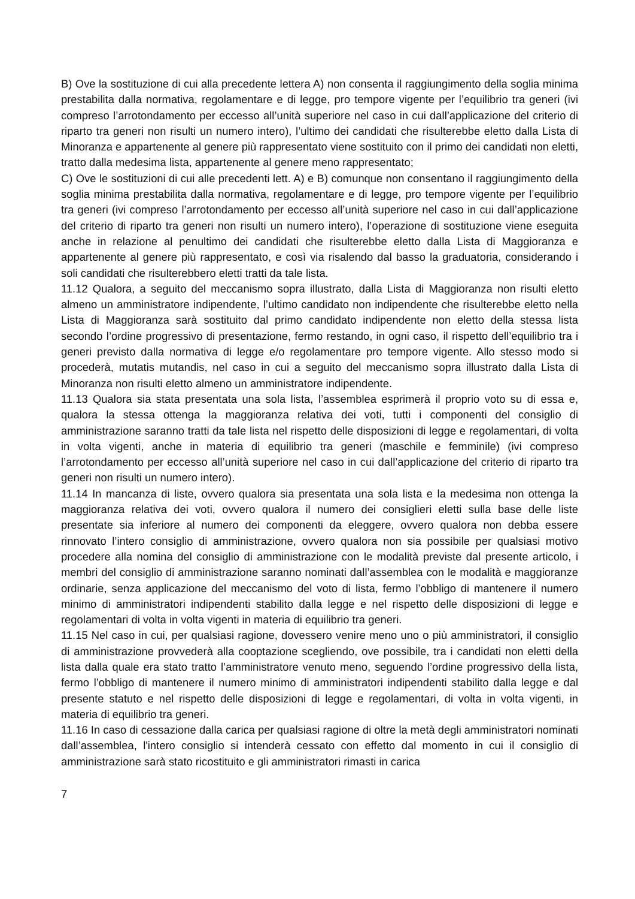B) Ove la sostituzione di cui alla precedente lettera A) non consenta il raggiungimento della soglia minima prestabilita dalla normativa, regolamentare e di legge, pro tempore vigente per l’equilibrio tra generi (ivi compreso l’arrotondamento per eccesso all’unità superiore nel caso in cui dall’applicazione del criterio di riparto tra generi non risulti un numero intero), l’ultimo dei candidati che risulterebbe eletto dalla Lista di Minoranza e appartenente al genere più rappresentato viene sostituito con il primo dei candidati non eletti, tratto dalla medesima lista, appartenente al genere meno rappresentato;
C) Ove le sostituzioni di cui alle precedenti lett. A) e B) comunque non consentano il raggiungimento della soglia minima prestabilita dalla normativa, regolamentare e di legge, pro tempore vigente per l’equilibrio tra generi (ivi compreso l’arrotondamento per eccesso all’unità superiore nel caso in cui dall’applicazione del criterio di riparto tra generi non risulti un numero intero), l’operazione di sostituzione viene eseguita anche in relazione al penultimo dei candidati che risulterebbe eletto dalla Lista di Maggioranza e appartenente al genere più rappresentato, e così via risalendo dal basso la graduatoria, considerando i soli candidati che risulterebbero eletti tratti da tale lista.
11.12 Qualora, a seguito del meccanismo sopra illustrato, dalla Lista di Maggioranza non risulti eletto almeno un amministratore indipendente, l’ultimo candidato non indipendente che risulterebbe eletto nella Lista di Maggioranza sarà sostituito dal primo candidato indipendente non eletto della stessa lista secondo l’ordine progressivo di presentazione, fermo restando, in ogni caso, il rispetto dell’equilibrio tra i generi previsto dalla normativa di legge e/o regolamentare pro tempore vigente. Allo stesso modo si procederà, mutatis mutandis, nel caso in cui a seguito del meccanismo sopra illustrato dalla Lista di Minoranza non risulti eletto almeno un amministratore indipendente.
11.13 Qualora sia stata presentata una sola lista, l’assemblea esprimerà il proprio voto su di essa e, qualora la stessa ottenga la maggioranza relativa dei voti, tutti i componenti del consiglio di amministrazione saranno tratti da tale lista nel rispetto delle disposizioni di legge e regolamentari, di volta in volta vigenti, anche in materia di equilibrio tra generi (maschile e femminile) (ivi compreso l’arrotondamento per eccesso all’unità superiore nel caso in cui dall’applicazione del criterio di riparto tra generi non risulti un numero intero).
11.14 In mancanza di liste, ovvero qualora sia presentata una sola lista e la medesima non ottenga la maggioranza relativa dei voti, ovvero qualora il numero dei consiglieri eletti sulla base delle liste presentate sia inferiore al numero dei componenti da eleggere, ovvero qualora non debba essere rinnovato l’intero consiglio di amministrazione, ovvero qualora non sia possibile per qualsiasi motivo procedere alla nomina del consiglio di amministrazione con le modalità previste dal presente articolo, i membri del consiglio di amministrazione saranno nominati dall’assemblea con le modalità e maggioranze ordinarie, senza applicazione del meccanismo del voto di lista, fermo l’obbligo di mantenere il numero minimo di amministratori indipendenti stabilito dalla legge e nel rispetto delle disposizioni di legge e regolamentari di volta in volta vigenti in materia di equilibrio tra generi.
11.15 Nel caso in cui, per qualsiasi ragione, dovessero venire meno uno o più amministratori, il consiglio di amministrazione provvederà alla cooptazione scegliendo, ove possibile, tra i candidati non eletti della lista dalla quale era stato tratto l’amministratore venuto meno, seguendo l’ordine progressivo della lista, fermo l’obbligo di mantenere il numero minimo di amministratori indipendenti stabilito dalla legge e dal presente statuto e nel rispetto delle disposizioni di legge e regolamentari, di volta in volta vigenti, in materia di equilibrio tra generi.
11.16 In caso di cessazione dalla carica per qualsiasi ragione di oltre la metà degli amministratori nominati dall’assemblea, l'intero consiglio si intenderà cessato con effetto dal momento in cui il consiglio di amministrazione sarà stato ricostituito e gli amministratori rimasti in carica
7